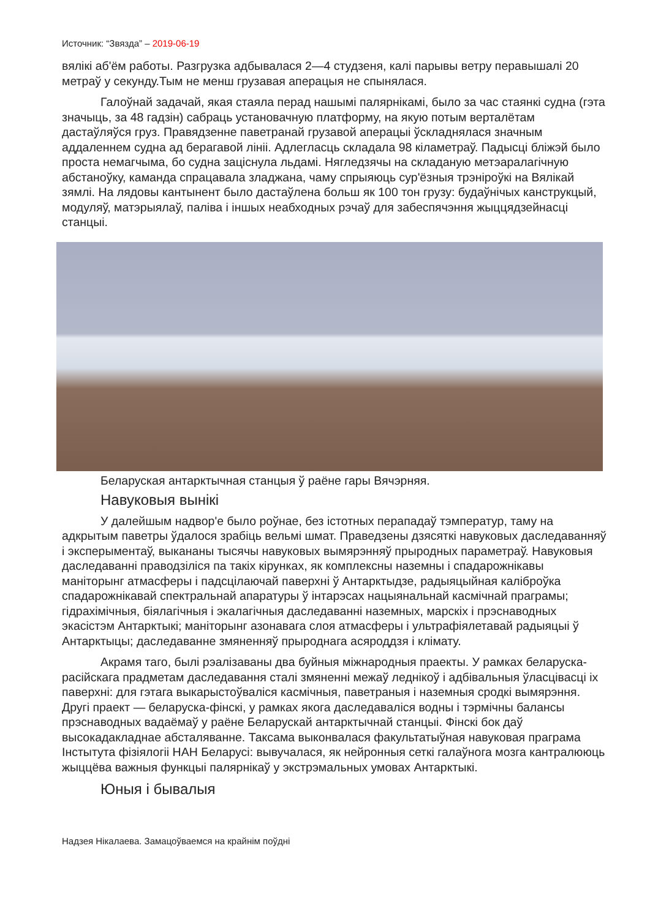Источник: “Звязда” – 2019-06-19
вялікі аб'ём работы. Разгрузка адбывалася 2—4 студзеня, калі парывы ветру перавышалі 20 метраў у секунду.Тым не менш грузавая аперацыя не спынялася.
Галоўнай задачай, якая стаяла перад нашымі палярнікамі, было за час стаянкі судна (гэта значыць, за 48 гадзін) сабраць установачную платформу, на якую потым верталётам дастаўляўся груз. Правядзенне паветранай грузавой аперацыі ўскладнялася значным аддаленнем судна ад берагавой лініі. Адлегласць складала 98 кіламетраў. Падысці бліжэй было проста немагчыма, бо судна заціснула льдамі. Нягледзячы на складаную метэаралагічную абстаноўку, каманда спрацавала зладжана, чаму спрыяюць сур'ёзныя трэніроўкі на Вялікай зямлі. На лядовы кантынент было дастаўлена больш як 100 тон грузу: будаўнічых канструкцый, модуляў, матэрыялаў, паліва і іншых неабходных рэчаў для забеспячэння жыццядзейнасці станцыі.
Беларуская антарктычная станцыя ў раёне гары Вячэрняя.
Навуковыя вынікі
У далейшым надвор'е было роўнае, без істотных перападаў тэмператур, таму на адкрытым паветры ўдалося зрабіць вельмі шмат. Праведзены дзясяткі навуковых даследаванняў і эксперыментаў, выкананы тысячы навуковых вымярэнняў прыродных параметраў. Навуковыя даследаванні праводзіліся па такіх кірунках, як комплексны наземны і спадарожнікавы маніторынг атмасферы і падсцілаючай паверхні ў Антарктыдзе, радыяцыйная каліброўка спадарожнікавай спектральнай апаратуры ў інтарэсах нацыянальнай касмічнай праграмы; гідрахімічныя, біялагічныя і экалагічныя даследаванні наземных, марскіх і прэснаводных экасістэм Антарктыкі; маніторынг азонавага слоя атмасферы і ультрафіялетавай радыяцыі ў Антарктыцы; даследаванне змяненняў прыроднага асяроддзя і клімату.
Акрамя таго, былі рэалізаваны два буйныя міжнародныя праекты. У рамках беларуска-расійскага прадметам даследавання сталі змяненні межаў леднікоў і адбівальныя ўласцівасці іх паверхні: для гэтага выкарыстоўваліся касмічныя, паветраныя і наземныя сродкі вымярэння. Другі праект — беларуска-фінскі, у рамках якога даследаваліся водны і тэрмічны балансы прэснаводных вадаёмаў у раёне Беларускай антарктычнай станцыі. Фінскі бок даў высокадакладнае абсталяванне. Таксама выконвалася факультатыўная навуковая праграма Інстытута фізіялогіі НАН Беларусі: вывучалася, як нейронныя сеткі галаўнога мозга кантралююць жыццёва важныя функцыі палярнікаў у экстрэмальных умовах Антарктыкі.
Юныя і бывалыя
Надзея Нікалаева. Замацоўваемся на крайнім поўдні